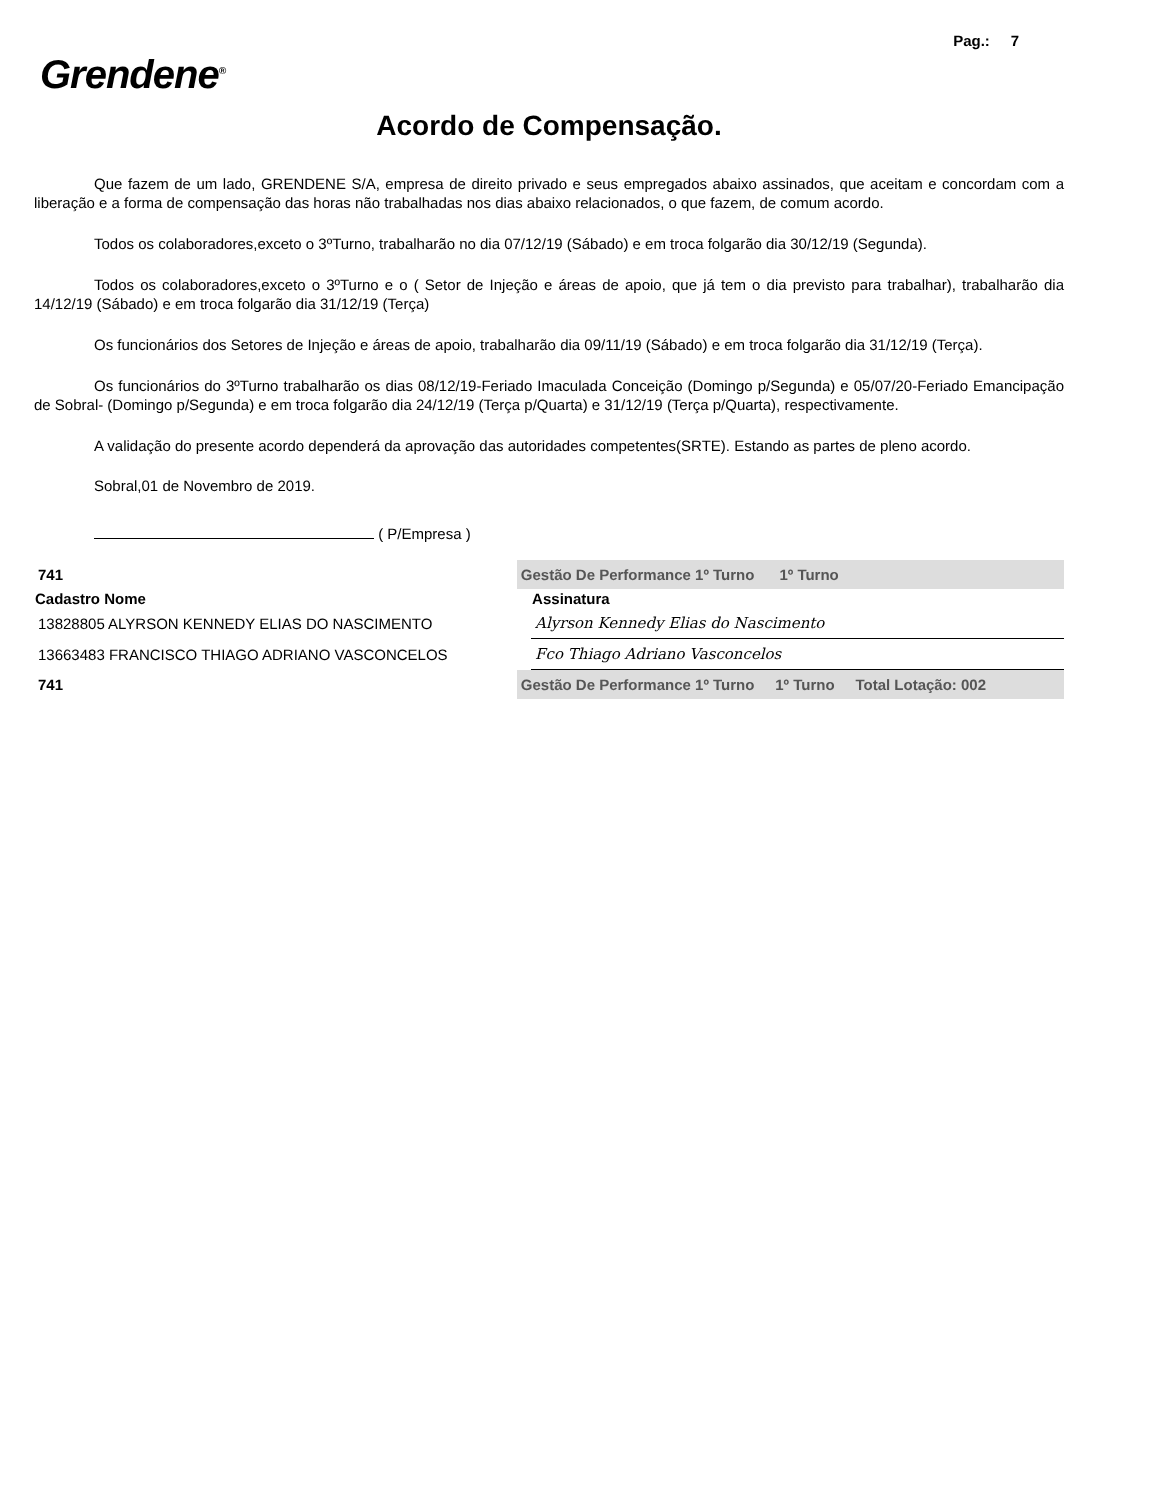Pag.: 7
Grendene<sup>®</sup>
Acordo de Compensação.
Que fazem de um lado, GRENDENE S/A, empresa de direito privado e seus empregados abaixo assinados, que aceitam e concordam com a liberação e a forma de compensação das horas não trabalhadas nos dias abaixo relacionados, o que fazem, de comum acordo.
Todos os colaboradores,exceto o 3ºTurno, trabalharão no dia 07/12/19 (Sábado) e em troca folgarão dia 30/12/19 (Segunda).
Todos os colaboradores,exceto o 3ºTurno e o ( Setor de Injeção e áreas de apoio, que já tem o dia previsto para trabalhar), trabalharão dia 14/12/19 (Sábado) e em troca folgarão dia 31/12/19 (Terça)
Os funcionários dos Setores de Injeção e áreas de apoio, trabalharão dia 09/11/19 (Sábado) e em troca folgarão dia 31/12/19 (Terça).
Os funcionários do 3ºTurno trabalharão os dias 08/12/19-Feriado Imaculada Conceição (Domingo p/Segunda) e 05/07/20-Feriado Emancipação de Sobral- (Domingo p/Segunda) e em troca folgarão dia 24/12/19 (Terça p/Quarta) e 31/12/19 (Terça p/Quarta), respectivamente.
A validação do presente acordo dependerá da aprovação das autoridades competentes(SRTE). Estando as partes de pleno acordo.
Sobral,01 de Novembro de 2019.
( P/Empresa )
| 741 | Gestão De Performance 1º Turno 1º Turno | |
| Cadastro Nome | | Assinatura |
| 13828805 ALYRSON KENNEDY ELIAS DO NASCIMENTO | | Alyrson Kennedy Elias do Nascimento |
| 13663483 FRANCISCO THIAGO ADRIANO VASCONCELOS | | Fco Thiago Adriano Vasconcelos |
| 741 | Gestão De Performance 1º Turno 1º Turno Total Lotação: 002 | |